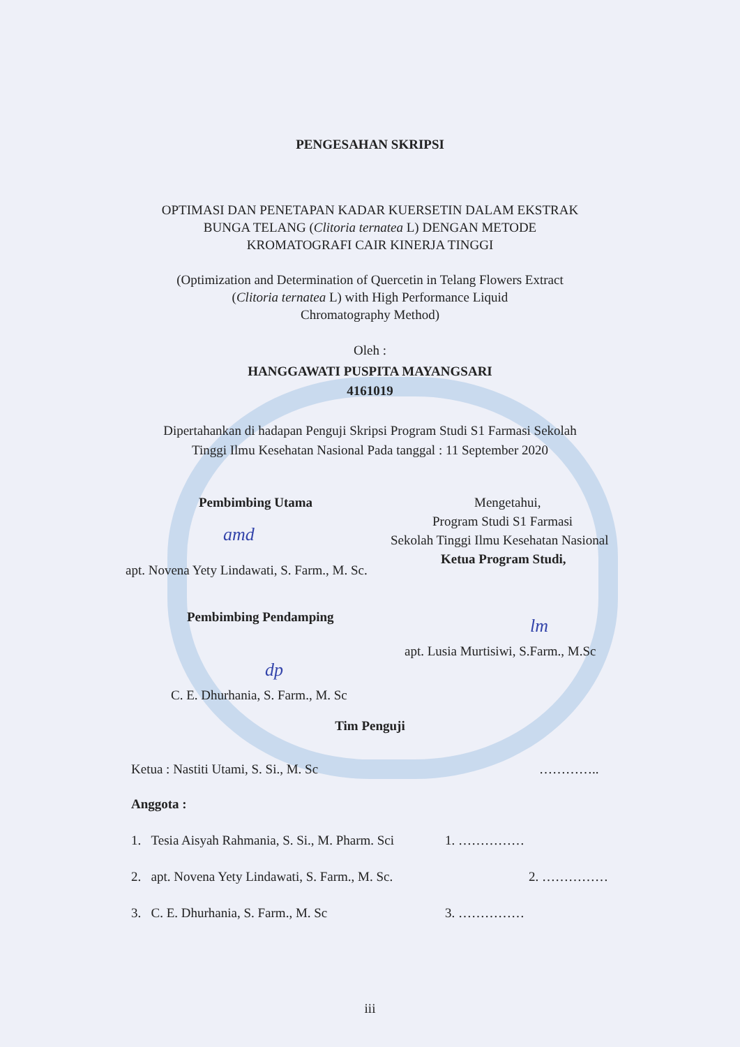PENGESAHAN SKRIPSI
OPTIMASI DAN PENETAPAN KADAR KUERSETIN DALAM EKSTRAK
BUNGA TELANG (Clitoria ternatea L) DENGAN METODE
KROMATOGRAFI CAIR KINERJA TINGGI
(Optimization and Determination of Quercetin in Telang Flowers Extract
(Clitoria ternatea L) with High Performance Liquid
Chromatography Method)
Oleh :
HANGGAWATI PUSPITA MAYANGSARI
4161019
Dipertahankan di hadapan Penguji Skripsi Program Studi S1 Farmasi Sekolah
Tinggi Ilmu Kesehatan Nasional Pada tanggal : 11 September 2020
Pembimbing Utama
amd
apt. Novena Yety Lindawati, S. Farm., M. Sc.
Pembimbing Pendamping
dp
C. E. Dhurhania, S. Farm., M. Sc
Mengetahui,
Program Studi S1 Farmasi
Sekolah Tinggi Ilmu Kesehatan Nasional
Ketua Program Studi,
lm
apt. Lusia Murtisiwi, S.Farm., M.Sc
Tim Penguji
Ketua : Nastiti Utami, S. Si., M. Sc …………..
Anggota :
1. Tesia Aisyah Rahmania, S. Si., M. Pharm. Sci 1. ……………
2. apt. Novena Yety Lindawati, S. Farm., M. Sc. 2. ……………
3. C. E. Dhurhania, S. Farm., M. Sc 3. ……………
iii